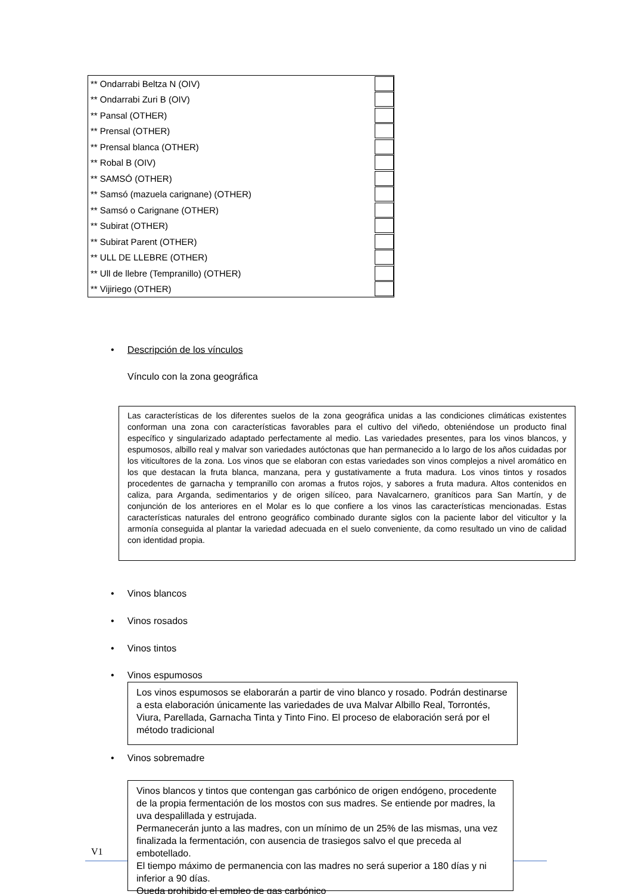| ** Ondarrabi Beltza N (OIV) | |
| ** Ondarrabi Zuri B (OIV) | |
| ** Pansal (OTHER) | |
| ** Prensal (OTHER) | |
| ** Prensal blanca (OTHER) | |
| ** Robal B (OIV) | |
| ** SAMSÓ (OTHER) | |
| ** Samsó (mazuela carignane) (OTHER) | |
| ** Samsó o Carignane (OTHER) | |
| ** Subirat (OTHER) | |
| ** Subirat Parent (OTHER) | |
| ** ULL DE LLEBRE (OTHER) | |
| ** Ull de llebre (Tempranillo) (OTHER) | |
| ** Vijiriego (OTHER) | |
• Descripción de los vínculos
Vínculo con la zona geográfica
Las características de los diferentes suelos de la zona geográfica unidas a las condiciones climáticas existentes conforman una zona con características favorables para el cultivo del viñedo, obteniéndose un producto final específico y singularizado adaptado perfectamente al medio. Las variedades presentes, para los vinos blancos, y espumosos, albillo real y malvar son variedades autóctonas que han permanecido a lo largo de los años cuidadas por los viticultores de la zona. Los vinos que se elaboran con estas variedades son vinos complejos a nivel aromático en los que destacan la fruta blanca, manzana, pera y gustativamente a fruta madura. Los vinos tintos y rosados procedentes de garnacha y tempranillo con aromas a frutos rojos, y sabores a fruta madura. Altos contenidos en caliza, para Arganda, sedimentarios y de origen silíceo, para Navalcarnero, graníticos para San Martín, y de conjunción de los anteriores en el Molar es lo que confiere a los vinos las características mencionadas. Estas características naturales del entrono geográfico combinado durante siglos con la paciente labor del viticultor y la armonía conseguida al plantar la variedad adecuada en el suelo conveniente, da como resultado un vino de calidad con identidad propia.
• Vinos blancos
• Vinos rosados
• Vinos tintos
• Vinos espumosos
Los vinos espumosos se elaborarán a partir de vino blanco y rosado. Podrán destinarse a esta elaboración únicamente las variedades de uva Malvar Albillo Real, Torrontés, Viura, Parellada, Garnacha Tinta y Tinto Fino. El proceso de elaboración será por el método tradicional
• Vinos sobremadre
V1
Vinos blancos y tintos que contengan gas carbónico de origen endógeno, procedente de la propia fermentación de los mostos con sus madres. Se entiende por madres, la uva despalillada y estrujada.
Permanecerán junto a las madres, con un mínimo de un 25% de las mismas, una vez finalizada la fermentación, con ausencia de trasiegos salvo el que preceda al embotellado.
El tiempo máximo de permanencia con las madres no será superior a 180 días y ni inferior a 90 días.
Queda prohibido el empleo de gas carbónico